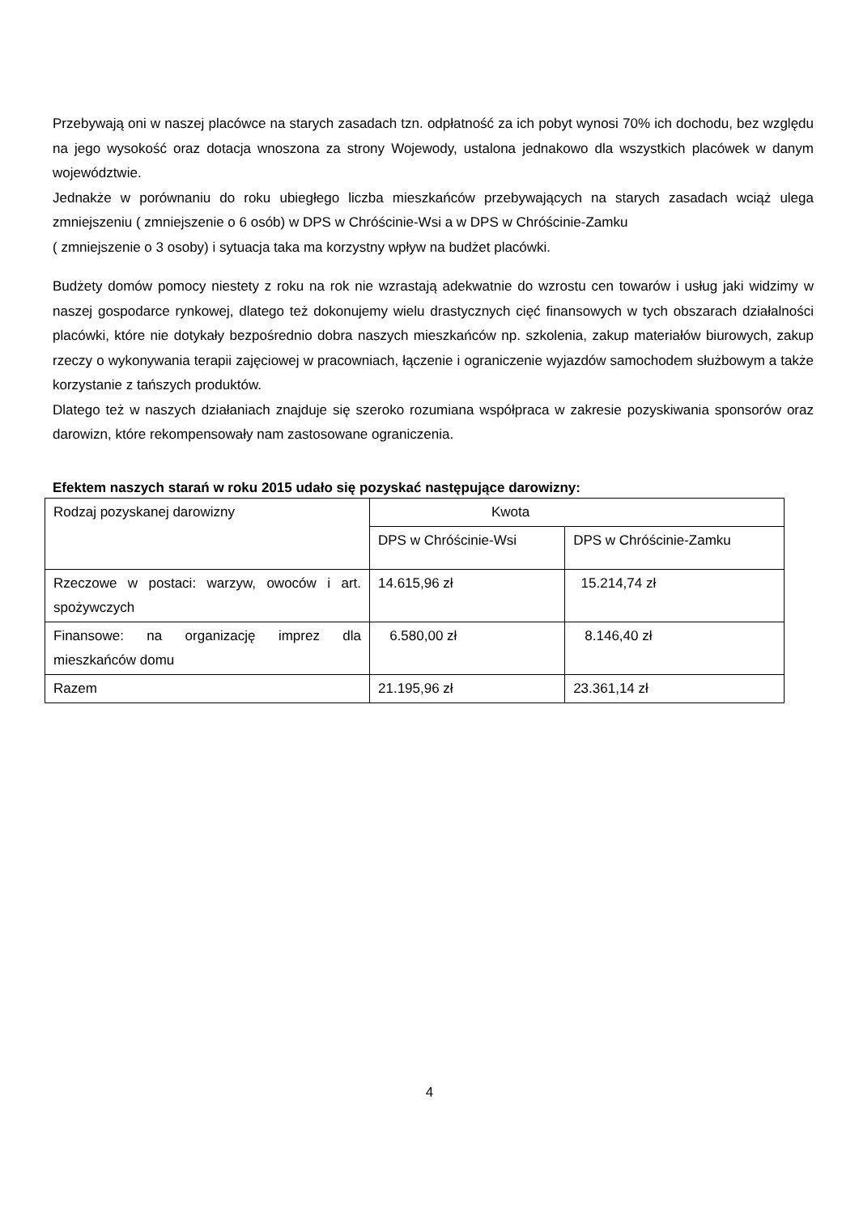Przebywają oni w naszej placówce na starych zasadach tzn. odpłatność za ich pobyt wynosi 70% ich dochodu, bez względu na jego wysokość oraz dotacja wnoszona za strony Wojewody, ustalona jednakowo dla wszystkich placówek w danym województwie.
Jednakże w porównaniu do roku ubiegłego liczba mieszkańców przebywających na starych zasadach wciąż ulega zmniejszeniu ( zmniejszenie o 6 osób) w DPS w Chróścinie-Wsi a w DPS w Chróścinie-Zamku
( zmniejszenie o 3 osoby) i sytuacja taka ma korzystny wpływ na budżet placówki.
Budżety domów pomocy niestety z roku na rok nie wzrastają adekwatnie do wzrostu cen towarów i usług jaki widzimy w naszej gospodarce rynkowej, dlatego też dokonujemy wielu drastycznych cięć finansowych w tych obszarach działalności placówki, które nie dotykały bezpośrednio dobra naszych mieszkańców np. szkolenia, zakup materiałów biurowych, zakup rzeczy o wykonywania terapii zajęciowej w pracowniach, łączenie i ograniczenie wyjazdów samochodem służbowym a także korzystanie z tańszych produktów.
Dlatego też w naszych działaniach znajduje się szeroko rozumiana współpraca w zakresie pozyskiwania sponsorów oraz darowizn, które rekompensowały nam zastosowane ograniczenia.
Efektem naszych starań w roku 2015 udało się pozyskać następujące darowizny:
| Rodzaj pozyskanej darowizny | Kwota | |
| | DPS w Chróścinie-Wsi | DPS w Chróścinie-Zamku |
| Rzeczowe w postaci: warzyw, owoców i art. spożywczych | 14.615,96 zł | 15.214,74 zł |
| Finansowe: na organizację imprez dla mieszkańców domu | 6.580,00 zł | 8.146,40 zł |
| Razem | 21.195,96 zł | 23.361,14 zł |
4